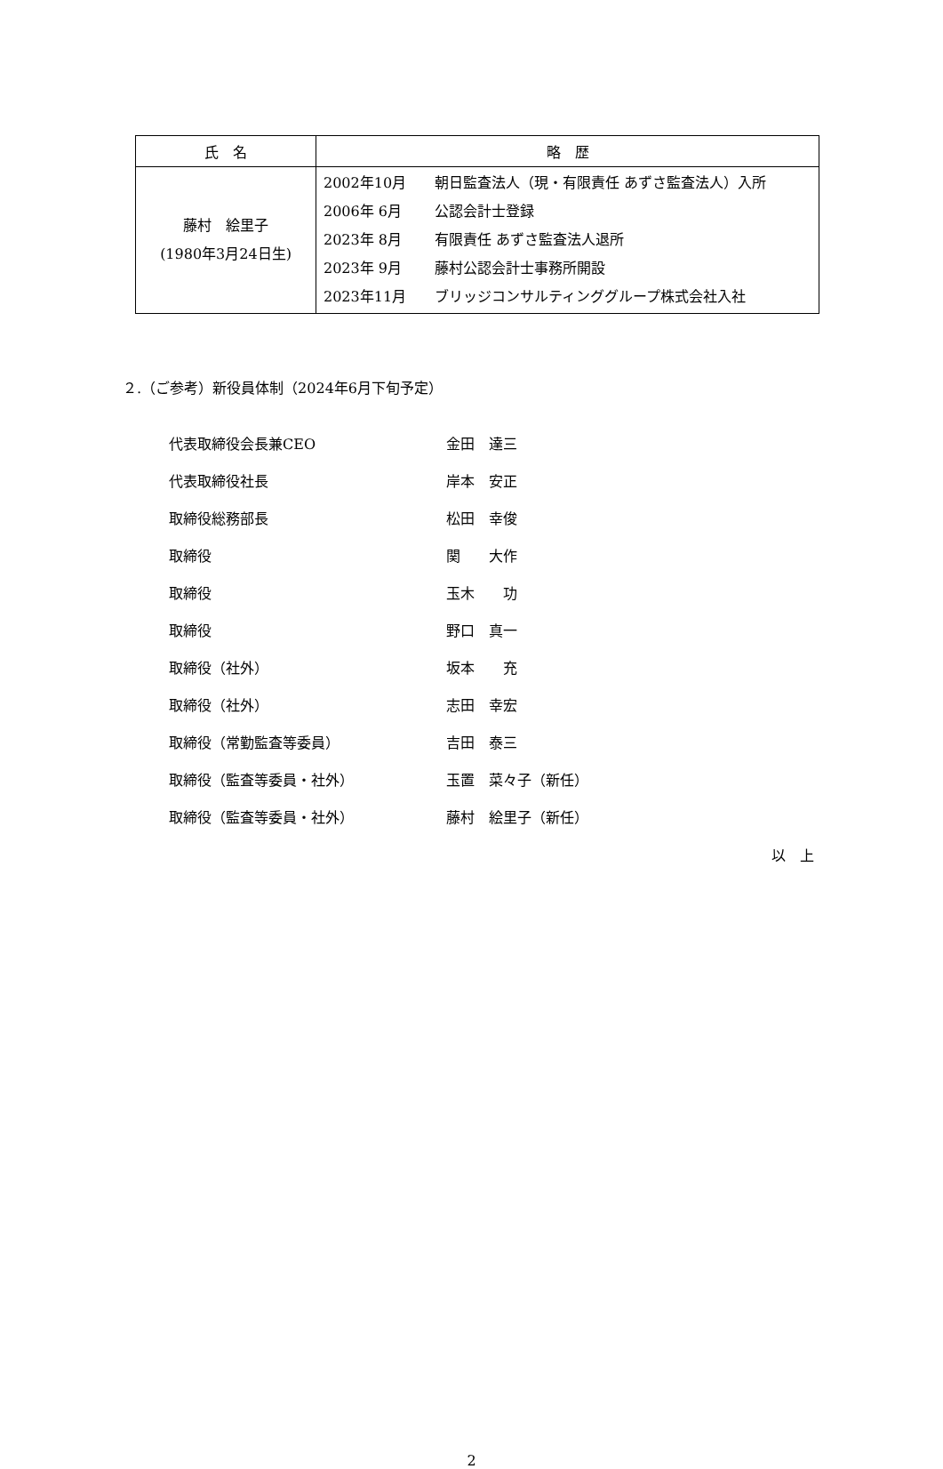| 氏 名 | 略 歴 |
| --- | --- |
| 藤村 絵里子 (1980年3月24日生) | 2002年10月 朝日監査法人（現・有限責任 あずさ監査法人）入所 2006年 6月 公認会計士登録 2023年 8月 有限責任 あずさ監査法人退所 2023年 9月 藤村公認会計士事務所開設 2023年11月 ブリッジコンサルティンググループ株式会社入社 |
２.（ご参考）新役員体制（2024年6月下旬予定）
| 代表取締役会長兼CEO | 金田 達三 |
| 代表取締役社長 | 岸本 安正 |
| 取締役総務部長 | 松田 幸俊 |
| 取締役 | 関 大作 |
| 取締役 | 玉木 功 |
| 取締役 | 野口 真一 |
| 取締役（社外） | 坂本 充 |
| 取締役（社外） | 志田 幸宏 |
| 取締役（常勤監査等委員） | 吉田 泰三 |
| 取締役（監査等委員・社外） | 玉置 菜々子（新任） |
| 取締役（監査等委員・社外） | 藤村 絵里子（新任） |
以　上
2